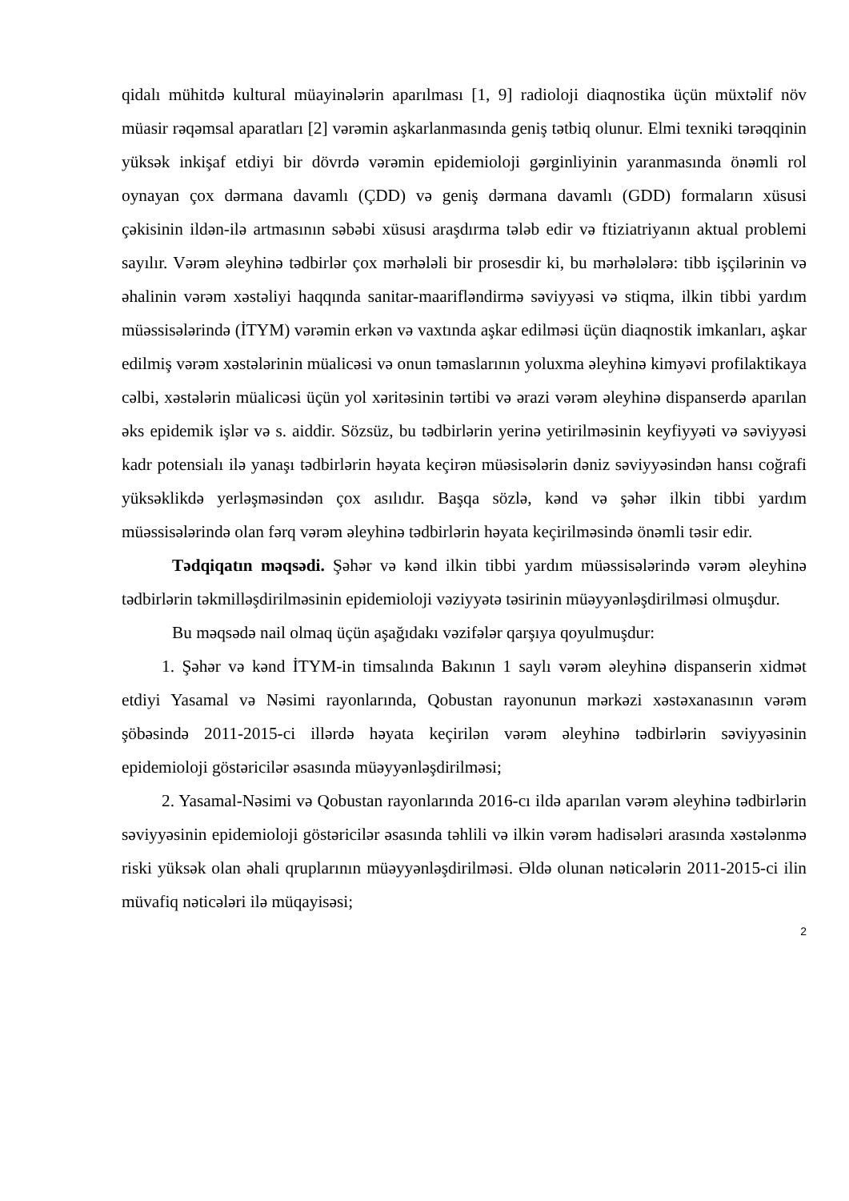qidalı mühitdə kultural müayinələrin aparılması [1, 9] radioloji diaqnostika üçün müxtəlif növ müasir rəqəmsal aparatları [2] vərəmin aşkarlanmasında geniş tətbiq olunur. Elmi texniki tərəqqinin yüksək inkişaf etdiyi bir dövrdə vərəmin epidemioloji gərginliyinin yaranmasında önəmli rol oynayan çox dərmana davamlı (ÇDD) və geniş dərmana davamlı (GDD) formaların xüsusi çəkisinin ildən-ilə artmasının səbəbi xüsusi araşdırma tələb edir və ftiziatriyanın aktual problemi sayılır. Vərəm əleyhinə tədbirlər çox mərhələli bir prosesdir ki, bu mərhələlərə: tibb işçilərinin və əhalinin vərəm xəstəliyi haqqında sanitar-maarifləndirmə səviyyəsi və stiqma, ilkin tibbi yardım müəssisələrində (İTYM) vərəmin erkən və vaxtında aşkar edilməsi üçün diaqnostik imkanları, aşkar edilmiş vərəm xəstələrinin müalicəsi və onun təmaslarının yoluxma əleyhinə kimyəvi profilaktikaya cəlbi, xəstələrin müalicəsi üçün yol xəritəsinin tərtibi və ərazi vərəm əleyhinə dispanserdə aparılan əks epidemik işlər və s. aiddir. Sözsüz, bu tədbirlərin yerinə yetirilməsinin keyfiyyəti və səviyyəsi kadr potensialı ilə yanaşı tədbirlərin həyata keçirən müəsisələrin dəniz səviyyəsindən hansı coğrafi yüksəklikdə yerləşməsindən çox asılıdır. Başqa sözlə, kənd və şəhər ilkin tibbi yardım müəssisələrində olan fərq vərəm əleyhinə tədbirlərin həyata keçirilməsində önəmli təsir edir.
Tədqiqatın məqsədi. Şəhər və kənd ilkin tibbi yardım müəssisələrində vərəm əleyhinə tədbirlərin təkmilləşdirilməsinin epidemioloji vəziyyətə təsirinin müəyyənləşdirilməsi olmuşdur.
Bu məqsədə nail olmaq üçün aşağıdakı vəzifələr qarşıya qoyulmuşdur:
1. Şəhər və kənd İTYM-in timsalında Bakının 1 saylı vərəm əleyhinə dispanserin xidmət etdiyi Yasamal və Nəsimi rayonlarında, Qobustan rayonunun mərkəzi xəstəxanasının vərəm şöbəsində 2011-2015-ci illərdə həyata keçirilən vərəm əleyhinə tədbirlərin səviyyəsinin epidemioloji göstəricilər əsasında müəyyənləşdirilməsi;
2. Yasamal-Nəsimi və Qobustan rayonlarında 2016-cı ildə aparılan vərəm əleyhinə tədbirlərin səviyyəsinin epidemioloji göstəricilər əsasında təhlili və ilkin vərəm hadisələri arasında xəstələnmə riski yüksək olan əhali qruplarının müəyyənləşdirilməsi. Əldə olunan nəticələrin 2011-2015-ci ilin müvafiq nəticələri ilə müqayisəsi;
2